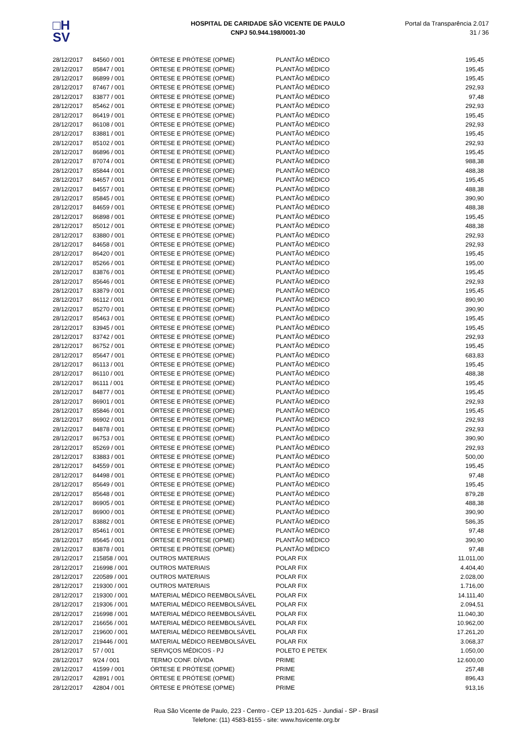□H
SV
HOSPITAL DE CARIDADE SÃO VICENTE DE PAULO
CNPJ 50.944.198/0001-30
Portal da Transparência 2.017
31 / 36
| 28/12/2017 | 84560 / 001 | ÓRTESE E PRÓTESE (OPME) | PLANTÃO MÉDICO | 195,45 |
| 28/12/2017 | 85847 / 001 | ÓRTESE E PRÓTESE (OPME) | PLANTÃO MÉDICO | 195,45 |
| 28/12/2017 | 86899 / 001 | ÓRTESE E PRÓTESE (OPME) | PLANTÃO MÉDICO | 195,45 |
| 28/12/2017 | 87467 / 001 | ÓRTESE E PRÓTESE (OPME) | PLANTÃO MÉDICO | 292,93 |
| 28/12/2017 | 83877 / 001 | ÓRTESE E PRÓTESE (OPME) | PLANTÃO MÉDICO | 97,48 |
| 28/12/2017 | 85462 / 001 | ÓRTESE E PRÓTESE (OPME) | PLANTÃO MÉDICO | 292,93 |
| 28/12/2017 | 86419 / 001 | ÓRTESE E PRÓTESE (OPME) | PLANTÃO MÉDICO | 195,45 |
| 28/12/2017 | 86108 / 001 | ÓRTESE E PRÓTESE (OPME) | PLANTÃO MÉDICO | 292,93 |
| 28/12/2017 | 83881 / 001 | ÓRTESE E PRÓTESE (OPME) | PLANTÃO MÉDICO | 195,45 |
| 28/12/2017 | 85102 / 001 | ÓRTESE E PRÓTESE (OPME) | PLANTÃO MÉDICO | 292,93 |
| 28/12/2017 | 86896 / 001 | ÓRTESE E PRÓTESE (OPME) | PLANTÃO MÉDICO | 195,45 |
| 28/12/2017 | 87074 / 001 | ÓRTESE E PRÓTESE (OPME) | PLANTÃO MÉDICO | 988,38 |
| 28/12/2017 | 85844 / 001 | ÓRTESE E PRÓTESE (OPME) | PLANTÃO MÉDICO | 488,38 |
| 28/12/2017 | 84657 / 001 | ÓRTESE E PRÓTESE (OPME) | PLANTÃO MÉDICO | 195,45 |
| 28/12/2017 | 84557 / 001 | ÓRTESE E PRÓTESE (OPME) | PLANTÃO MÉDICO | 488,38 |
| 28/12/2017 | 85845 / 001 | ÓRTESE E PRÓTESE (OPME) | PLANTÃO MÉDICO | 390,90 |
| 28/12/2017 | 84659 / 001 | ÓRTESE E PRÓTESE (OPME) | PLANTÃO MÉDICO | 488,38 |
| 28/12/2017 | 86898 / 001 | ÓRTESE E PRÓTESE (OPME) | PLANTÃO MÉDICO | 195,45 |
| 28/12/2017 | 85012 / 001 | ÓRTESE E PRÓTESE (OPME) | PLANTÃO MÉDICO | 488,38 |
| 28/12/2017 | 83880 / 001 | ÓRTESE E PRÓTESE (OPME) | PLANTÃO MÉDICO | 292,93 |
| 28/12/2017 | 84658 / 001 | ÓRTESE E PRÓTESE (OPME) | PLANTÃO MÉDICO | 292,93 |
| 28/12/2017 | 86420 / 001 | ÓRTESE E PRÓTESE (OPME) | PLANTÃO MÉDICO | 195,45 |
| 28/12/2017 | 85266 / 001 | ÓRTESE E PRÓTESE (OPME) | PLANTÃO MÉDICO | 195,00 |
| 28/12/2017 | 83876 / 001 | ÓRTESE E PRÓTESE (OPME) | PLANTÃO MÉDICO | 195,45 |
| 28/12/2017 | 85646 / 001 | ÓRTESE E PRÓTESE (OPME) | PLANTÃO MÉDICO | 292,93 |
| 28/12/2017 | 83879 / 001 | ÓRTESE E PRÓTESE (OPME) | PLANTÃO MÉDICO | 195,45 |
| 28/12/2017 | 86112 / 001 | ÓRTESE E PRÓTESE (OPME) | PLANTÃO MÉDICO | 890,90 |
| 28/12/2017 | 85270 / 001 | ÓRTESE E PRÓTESE (OPME) | PLANTÃO MÉDICO | 390,90 |
| 28/12/2017 | 85463 / 001 | ÓRTESE E PRÓTESE (OPME) | PLANTÃO MÉDICO | 195,45 |
| 28/12/2017 | 83945 / 001 | ÓRTESE E PRÓTESE (OPME) | PLANTÃO MÉDICO | 195,45 |
| 28/12/2017 | 83742 / 001 | ÓRTESE E PRÓTESE (OPME) | PLANTÃO MÉDICO | 292,93 |
| 28/12/2017 | 86752 / 001 | ÓRTESE E PRÓTESE (OPME) | PLANTÃO MÉDICO | 195,45 |
| 28/12/2017 | 85647 / 001 | ÓRTESE E PRÓTESE (OPME) | PLANTÃO MÉDICO | 683,83 |
| 28/12/2017 | 86113 / 001 | ÓRTESE E PRÓTESE (OPME) | PLANTÃO MÉDICO | 195,45 |
| 28/12/2017 | 86110 / 001 | ÓRTESE E PRÓTESE (OPME) | PLANTÃO MÉDICO | 488,38 |
| 28/12/2017 | 86111 / 001 | ÓRTESE E PRÓTESE (OPME) | PLANTÃO MÉDICO | 195,45 |
| 28/12/2017 | 84877 / 001 | ÓRTESE E PRÓTESE (OPME) | PLANTÃO MÉDICO | 195,45 |
| 28/12/2017 | 86901 / 001 | ÓRTESE E PRÓTESE (OPME) | PLANTÃO MÉDICO | 292,93 |
| 28/12/2017 | 85846 / 001 | ÓRTESE E PRÓTESE (OPME) | PLANTÃO MÉDICO | 195,45 |
| 28/12/2017 | 86902 / 001 | ÓRTESE E PRÓTESE (OPME) | PLANTÃO MÉDICO | 292,93 |
| 28/12/2017 | 84878 / 001 | ÓRTESE E PRÓTESE (OPME) | PLANTÃO MÉDICO | 292,93 |
| 28/12/2017 | 86753 / 001 | ÓRTESE E PRÓTESE (OPME) | PLANTÃO MÉDICO | 390,90 |
| 28/12/2017 | 85269 / 001 | ÓRTESE E PRÓTESE (OPME) | PLANTÃO MÉDICO | 292,93 |
| 28/12/2017 | 83883 / 001 | ÓRTESE E PRÓTESE (OPME) | PLANTÃO MÉDICO | 500,00 |
| 28/12/2017 | 84559 / 001 | ÓRTESE E PRÓTESE (OPME) | PLANTÃO MÉDICO | 195,45 |
| 28/12/2017 | 84498 / 001 | ÓRTESE E PRÓTESE (OPME) | PLANTÃO MÉDICO | 97,48 |
| 28/12/2017 | 85649 / 001 | ÓRTESE E PRÓTESE (OPME) | PLANTÃO MÉDICO | 195,45 |
| 28/12/2017 | 85648 / 001 | ÓRTESE E PRÓTESE (OPME) | PLANTÃO MÉDICO | 879,28 |
| 28/12/2017 | 86905 / 001 | ÓRTESE E PRÓTESE (OPME) | PLANTÃO MÉDICO | 488,38 |
| 28/12/2017 | 86900 / 001 | ÓRTESE E PRÓTESE (OPME) | PLANTÃO MÉDICO | 390,90 |
| 28/12/2017 | 83882 / 001 | ÓRTESE E PRÓTESE (OPME) | PLANTÃO MÉDICO | 586,35 |
| 28/12/2017 | 85461 / 001 | ÓRTESE E PRÓTESE (OPME) | PLANTÃO MÉDICO | 97,48 |
| 28/12/2017 | 85645 / 001 | ÓRTESE E PRÓTESE (OPME) | PLANTÃO MÉDICO | 390,90 |
| 28/12/2017 | 83878 / 001 | ÓRTESE E PRÓTESE (OPME) | PLANTÃO MÉDICO | 97,48 |
| 28/12/2017 | 215858 / 001 | OUTROS MATERIAIS | POLAR FIX | 11.011,00 |
| 28/12/2017 | 216998 / 001 | OUTROS MATERIAIS | POLAR FIX | 4.404,40 |
| 28/12/2017 | 220589 / 001 | OUTROS MATERIAIS | POLAR FIX | 2.028,00 |
| 28/12/2017 | 219300 / 001 | OUTROS MATERIAIS | POLAR FIX | 1.716,00 |
| 28/12/2017 | 219300 / 001 | MATERIAL MÉDICO REEMBOLSÁVEL | POLAR FIX | 14.111,40 |
| 28/12/2017 | 219306 / 001 | MATERIAL MÉDICO REEMBOLSÁVEL | POLAR FIX | 2.094,51 |
| 28/12/2017 | 216998 / 001 | MATERIAL MÉDICO REEMBOLSÁVEL | POLAR FIX | 11.040,30 |
| 28/12/2017 | 216656 / 001 | MATERIAL MÉDICO REEMBOLSÁVEL | POLAR FIX | 10.962,00 |
| 28/12/2017 | 219600 / 001 | MATERIAL MÉDICO REEMBOLSÁVEL | POLAR FIX | 17.261,20 |
| 28/12/2017 | 219446 / 001 | MATERIAL MÉDICO REEMBOLSÁVEL | POLAR FIX | 3.068,37 |
| 28/12/2017 | 57 / 001 | SERVIÇOS MÉDICOS - PJ | POLETO E PETEK | 1.050,00 |
| 28/12/2017 | 9/24 / 001 | TERMO CONF. DÍVIDA | PRIME | 12.600,00 |
| 28/12/2017 | 41599 / 001 | ÓRTESE E PRÓTESE (OPME) | PRIME | 257,48 |
| 28/12/2017 | 42891 / 001 | ÓRTESE E PRÓTESE (OPME) | PRIME | 896,43 |
| 28/12/2017 | 42804 / 001 | ÓRTESE E PRÓTESE (OPME) | PRIME | 913,16 |
Rua São Vicente de Paulo, 223 - Centro - CEP 13.201-625 - Jundiaí - SP - Brasil
Telefone: (11) 4583-8155 - site: www.hsvicente.org.br